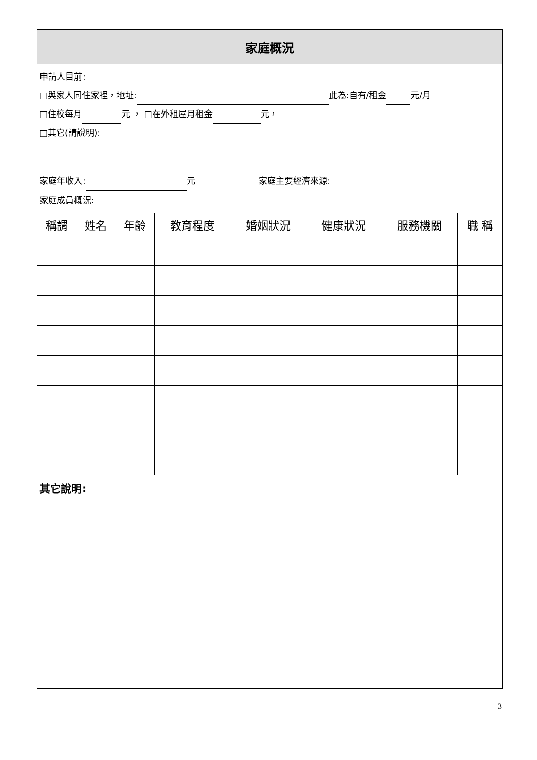家庭概況
申請人目前:
□與家人同住家裡，地址: 此為:自有/租金 元/月
□住校每月 元 ， □在外租屋月租金 元，
□其它(請說明):
家庭年收入: 元 家庭主要經濟來源:
家庭成員概況:
| 稱謂 | 姓名 | 年齡 | 教育程度 | 婚姻狀況 | 健康狀況 | 服務機關 | 職 稱 |
| --- | --- | --- | --- | --- | --- | --- | --- |
其它說明:
3